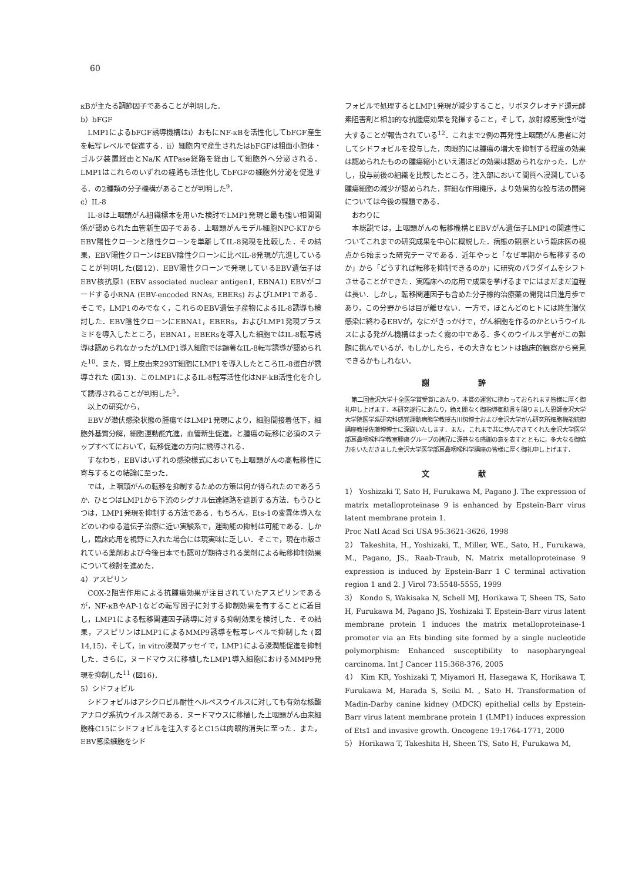60
κBが主たる調節因子であることが判明した．
b）bFGF
LMP1によるbFGF誘導機構はi）おもにNF-κBを活性化してbFGF産生を転写レベルで促進する．ii）細胞内で産生されたはbFGFは粗面小胞体・ゴルジ装置経由とNa/K ATPase経路を経由して細胞外へ分泌される．LMP1はこれらのいずれの経路も活性化してbFGFの細胞外分泌を促進する．の2種類の分子機構があることが判明した<sup>9</sup>．
c）IL-8
IL-8は上咽頭がん組織標本を用いた検討でLMP1発現と最も強い相関関係が認められた血管新生因子である．上咽頭がんモデル細胞NPC-KTからEBV陽性クローンと陰性クローンを単離してIL-8発現を比較した．その結果，EBV陽性クローンはEBV陰性クローンに比べIL-8発現が亢進していることが判明した(図12)．EBV陽性クローンで発現しているEBV遺伝子はEBV核抗原1 (EBV associated nuclear antigen1, EBNA1) EBVがコードする小RNA (EBV-encoded RNAs, EBERs) およびLMP1である．そこで，LMP1のみでなく，これらのEBV遺伝子産物によるIL-8誘導も検討した．EBV陰性クローンにEBNA1，EBERs，およびLMP1発現プラスミドを導入したところ，EBNA1，EBERsを導入した細胞ではIL-8転写誘導は認められなかったがLMP1導入細胞では顕著なIL-8転写誘導が認められた<sup>10</sup>．また，腎上皮由来293T細胞にLMP1を導入したところIL-8蛋白が誘導された (図13)．このLMP1によるIL-8転写活性化はNF-kB活性化を介して誘導されることが判明した<sup>5</sup>．
以上の研究から，
EBVが潜伏感染状態の腫瘍ではLMP1発現により，細胞間接着低下，細胞外基質分解，細胞運動能亢進，血管新生促進，と腫瘍の転移に必須のステップすべてにおいて，転移促進の方向に誘導される．
すなわち，EBVはいずれの感染様式においても上咽頭がんの高転移性に寄与するとの結論に至った．
では，上咽頭がんの転移を抑制するための方策は何か得られたのであろうか．ひとつはLMP1から下流のシグナル伝達経路を遮断する方法．もうひとつは，LMP1発現を抑制する方法である．もちろん，Ets-1の変異体導入などのいわゆる遺伝子治療に近い実験系で，運動能の抑制は可能である．しかし，臨床応用を視野に入れた場合には現実味に乏しい．そこで，現在市販されている薬剤および今後日本でも認可が期待される薬剤による転移抑制効果について検討を進めた．
4）アスピリン
COX-2阻害作用による抗腫瘍効果が注目されていたアスピリンであるが，NF-κBやAP-1などの転写因子に対する抑制効果を有することに着目し，LMP1による転移関連因子誘導に対する抑制効果を検討した．その結果，アスピリンはLMP1によるMMP9誘導を転写レベルで抑制した (図14,15)．そして，in vitro浸潤アッセイで，LMP1による浸潤能促進を抑制した．さらに，ヌードマウスに移植したLMP1導入細胞におけるMMP9発現を抑制した<sup>11</sup> (図16)．
5）シドフォビル
シドフォビルはアシクロビル耐性ヘルペスウイルスに対しても有効な核酸アナログ系抗ウイルス剤である．ヌードマウスに移植した上咽頭がん由来細胞株C15にシドフォビルを注入するとC15は肉眼的消失に至った．また，EBV感染細胞をシド
フォビルで処理するとLMP1発現が減少すること，リボヌクレオチド還元酵素阻害剤と相加的な抗腫瘍効果を発揮すること，そして，放射線感受性が増大することが報告されている<sup>12</sup>．これまで2例の再発性上咽頭がん患者に対してシドフォビルを投与した．肉眼的には腫瘍の増大を抑制する程度の効果は認められたものの腫瘍縮小といえ湯ほどの効果は認められなかった．しかし，投与前後の組織を比較したところ，注入部において間質へ浸潤している腫瘍細胞の減少が認められた．詳細な作用機序，より効果的な投与法の開発については今後の課題である．
おわりに
本総説では，上咽頭がんの転移機構とEBVがん遺伝子LMP1の関連性についてこれまでの研究成果を中心に概説した．病態の観察という臨床医の視点から始まった研究テーマである．近年やっと「なぜ早期から転移するのか」から「どうすれば転移を抑制できるのか」に研究のパラダイムをシフトさせることができた．実臨床への応用で成果を挙げるまでにはまだまだ道程は長い．しかし，転移関連因子も含めた分子標的治療薬の開発は日進月歩であり，この分野からは目が離せない．一方で，ほとんどのヒトには終生潜伏感染に終わるEBVが，なにがきっかけで，がん細胞を作るのかというウイルスによる発がん機構はまったく霧の中である．多くのウイルス学者がこの難題に挑んでいるが，もしかしたら，その大きなヒントは臨床的観察から発見できるかもしれない．
謝 辞
第二回金沢大学十全医学賞受賞にあたり，本賞の運営に携わっておられます皆様に厚く御礼申し上げます．本研究遂行にあたり，絶え間なく御指導御助言を賜りました恩師金沢大学大学院医学系研究科感覚運動病態学教授古川仭博士および金沢大学がん研究所細胞機能統御講座教授佐藤博博士に深謝いたします．また，これまで共に歩んできてくれた金沢大学医学部耳鼻咽喉科学教室腫瘍グループの諸兄に深甚なる感謝の意を表すとともに，多大なる御協力をいただきました金沢大学医学部耳鼻咽喉科学講座の皆様に厚く御礼申し上げます．
文 献
1） Yoshizaki T, Sato H, Furukawa M, Pagano J. The expression of matrix metalloproteinase 9 is enhanced by Epstein-Barr virus latent membrane protein 1.
Proc Natl Acad Sci USA 95:3621-3626, 1998
2） Takeshita, H., Yoshizaki, T., Miller, WE., Sato, H., Furukawa, M., Pagano, JS., Raab-Traub, N. Matrix metalloproteinase 9 expression is induced by Epstein-Barr 1 C terminal activation region 1 and 2. J Virol 73:5548-5555, 1999
3） Kondo S, Wakisaka N, Schell MJ, Horikawa T, Sheen TS, Sato H, Furukawa M, Pagano JS, Yoshizaki T. Epstein-Barr virus latent membrane protein 1 induces the matrix metalloproteinase-1 promoter via an Ets binding site formed by a single nucleotide polymorphism: Enhanced susceptibility to nasopharyngeal carcinoma. Int J Cancer 115:368-376, 2005
4） Kim KR, Yoshizaki T, Miyamori H, Hasegawa K, Horikawa T, Furukawa M, Harada S, Seiki M. , Sato H. Transformation of Madin-Darby canine kidney (MDCK) epithelial cells by Epstein-Barr virus latent membrane protein 1 (LMP1) induces expression of Ets1 and invasive growth. Oncogene 19:1764-1771, 2000
5） Horikawa T, Takeshita H, Sheen TS, Sato H, Furukawa M,